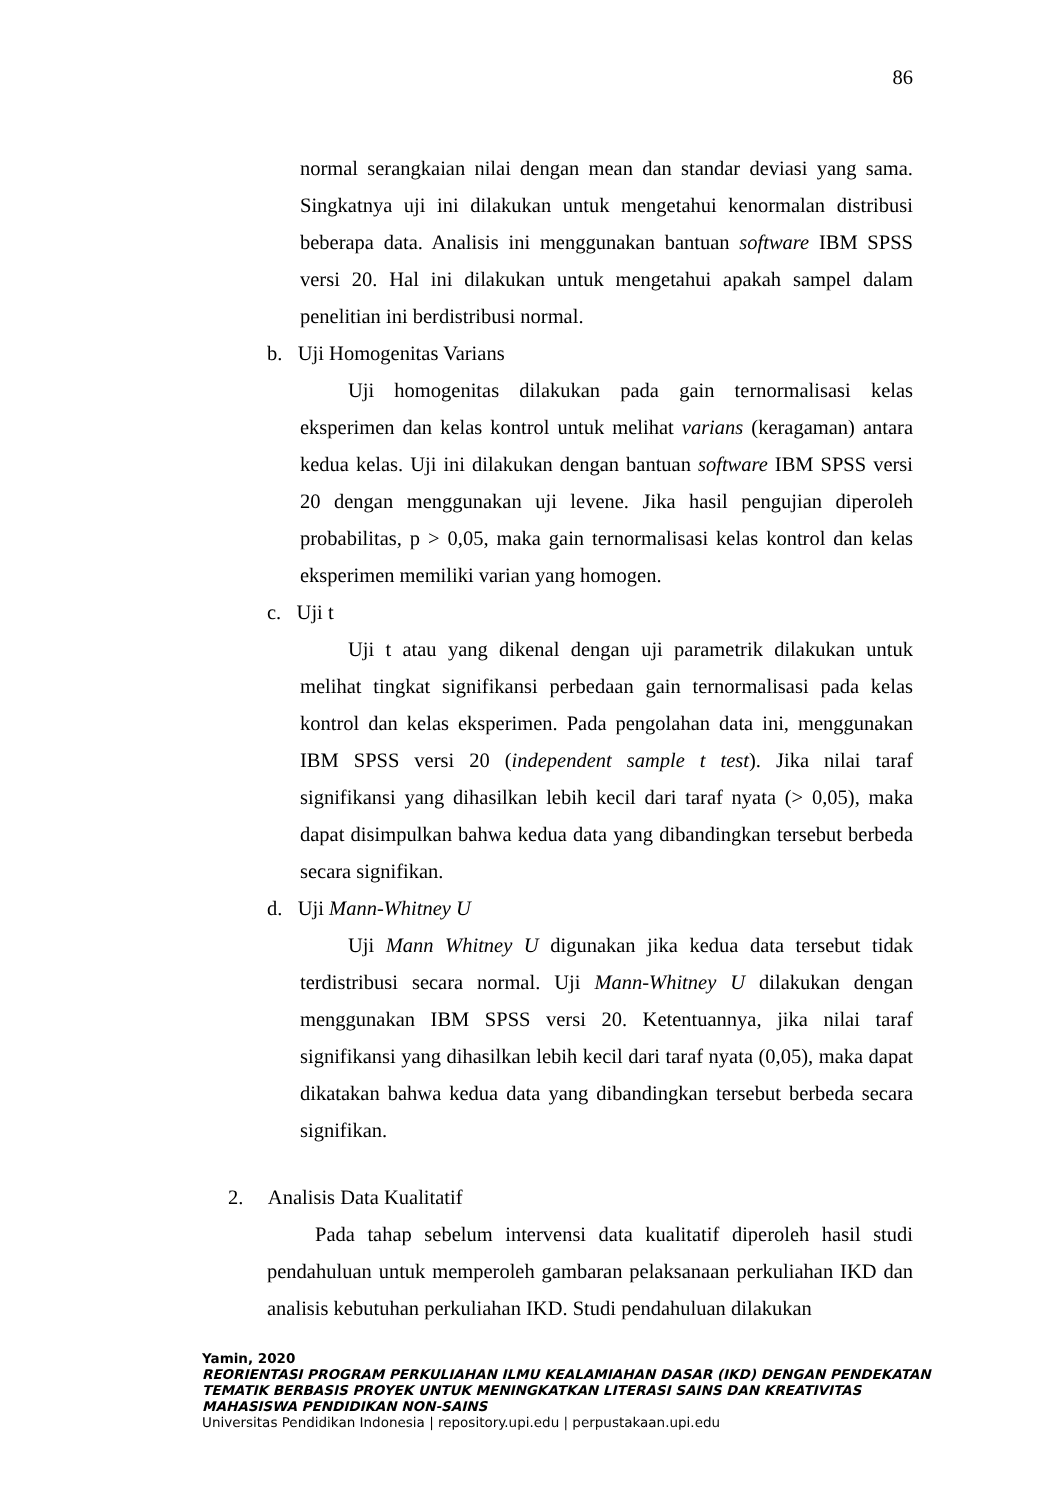86
normal serangkaian nilai dengan mean dan standar deviasi yang sama. Singkatnya uji ini dilakukan untuk mengetahui kenormalan distribusi beberapa data. Analisis ini menggunakan bantuan software IBM SPSS versi 20. Hal ini dilakukan untuk mengetahui apakah sampel dalam penelitian ini berdistribusi normal.
b. Uji Homogenitas Varians
Uji homogenitas dilakukan pada gain ternormalisasi kelas eksperimen dan kelas kontrol untuk melihat varians (keragaman) antara kedua kelas. Uji ini dilakukan dengan bantuan software IBM SPSS versi 20 dengan menggunakan uji levene. Jika hasil pengujian diperoleh probabilitas, p > 0,05, maka gain ternormalisasi kelas kontrol dan kelas eksperimen memiliki varian yang homogen.
c. Uji t
Uji t atau yang dikenal dengan uji parametrik dilakukan untuk melihat tingkat signifikansi perbedaan gain ternormalisasi pada kelas kontrol dan kelas eksperimen. Pada pengolahan data ini, menggunakan IBM SPSS versi 20 (independent sample t test). Jika nilai taraf signifikansi yang dihasilkan lebih kecil dari taraf nyata (> 0,05), maka dapat disimpulkan bahwa kedua data yang dibandingkan tersebut berbeda secara signifikan.
d. Uji Mann-Whitney U
Uji Mann Whitney U digunakan jika kedua data tersebut tidak terdistribusi secara normal. Uji Mann-Whitney U dilakukan dengan menggunakan IBM SPSS versi 20. Ketentuannya, jika nilai taraf signifikansi yang dihasilkan lebih kecil dari taraf nyata (0,05), maka dapat dikatakan bahwa kedua data yang dibandingkan tersebut berbeda secara signifikan.
2. Analisis Data Kualitatif
Pada tahap sebelum intervensi data kualitatif diperoleh hasil studi pendahuluan untuk memperoleh gambaran pelaksanaan perkuliahan IKD dan analisis kebutuhan perkuliahan IKD. Studi pendahuluan dilakukan
Yamin, 2020
REORIENTASI PROGRAM PERKULIAHAN ILMU KEALAMIAHAN DASAR (IKD) DENGAN PENDEKATAN
TEMATIK BERBASIS PROYEK UNTUK MENINGKATKAN LITERASI SAINS DAN KREATIVITAS
MAHASISWA PENDIDIKAN NON-SAINS
Universitas Pendidikan Indonesia | repository.upi.edu | perpustakaan.upi.edu